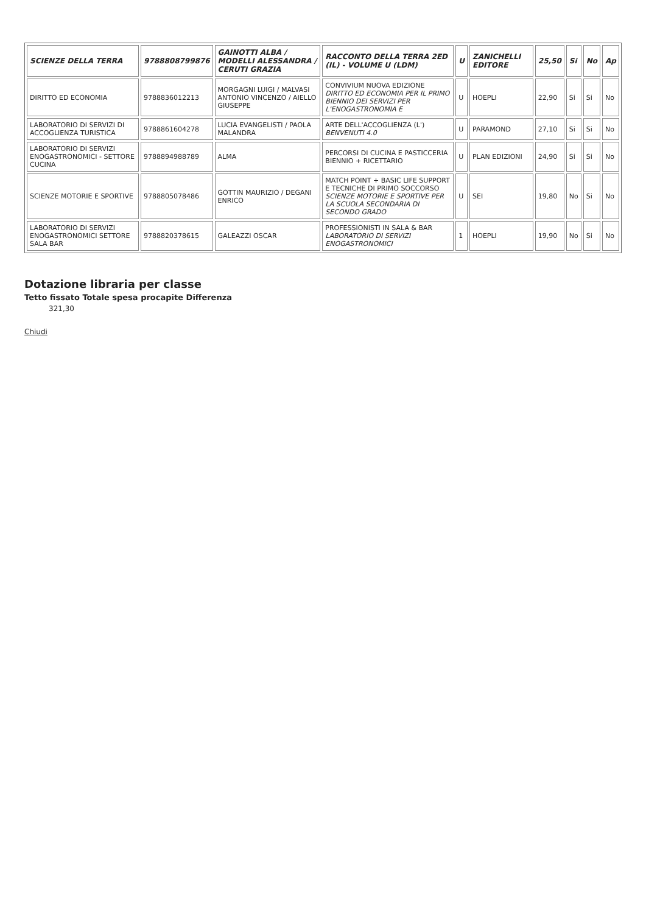| SCIENZE DELLA TERRA | 9788808799876 | GAINOTTI ALBA / MODELLI ALESSANDRA / CERUTI GRAZIA | RACCONTO DELLA TERRA 2ED (IL) - VOLUME U (LDM) | U | ZANICHELLI EDITORE | 25,50 | Si | No | Ap |
| --- | --- | --- | --- | --- | --- | --- | --- | --- | --- |
| DIRITTO ED ECONOMIA | 9788836012213 | MORGAGNI LUIGI / MALVASI ANTONIO VINCENZO / AIELLO GIUSEPPE | CONVIVIUM NUOVA EDIZIONE DIRITTO ED ECONOMIA PER IL PRIMO BIENNIO DEI SERVIZI PER L'ENOGASTRONOMIA E | U | HOEPLI | 22,90 | Si | Si | No |
| LABORATORIO DI SERVIZI DI ACCOGLIENZA TURISTICA | 9788861604278 | LUCIA EVANGELISTI / PAOLA MALANDRA | ARTE DELL'ACCOGLIENZA (L') BENVENUTI 4.0 | U | PARAMOND | 27,10 | Si | Si | No |
| LABORATORIO DI SERVIZI ENOGASTRONOMICI - SETTORE CUCINA | 9788894988789 | ALMA | PERCORSI DI CUCINA E PASTICCERIA BIENNIO + RICETTARIO | U | PLAN EDIZIONI | 24,90 | Si | Si | No |
| SCIENZE MOTORIE E SPORTIVE | 9788805078486 | GOTTIN MAURIZIO / DEGANI ENRICO | MATCH POINT + BASIC LIFE SUPPORT E TECNICHE DI PRIMO SOCCORSO SCIENZE MOTORIE E SPORTIVE PER LA SCUOLA SECONDARIA DI SECONDO GRADO | U | SEI | 19,80 | No | Si | No |
| LABORATORIO DI SERVIZI ENOGASTRONOMICI SETTORE SALA BAR | 9788820378615 | GALEAZZI OSCAR | PROFESSIONISTI IN SALA & BAR LABORATORIO DI SERVIZI ENOGASTRONOMICI | 1 | HOEPLI | 19,90 | No | Si | No |
Dotazione libraria per classe
Tetto fissato Totale spesa procapite Differenza
321,30
Chiudi